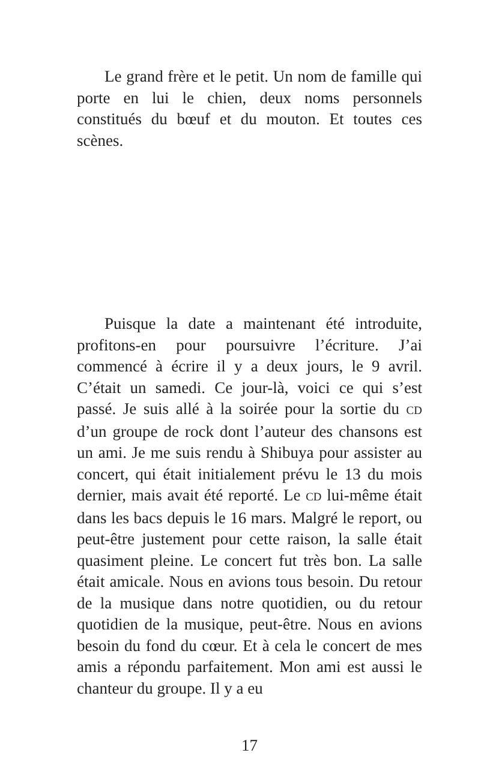Le grand frère et le petit. Un nom de famille qui porte en lui le chien, deux noms personnels constitués du bœuf et du mouton. Et toutes ces scènes.
Puisque la date a maintenant été introduite, profitons-en pour poursuivre l’écriture. J’ai commencé à écrire il y a deux jours, le 9 avril. C’était un samedi. Ce jour-là, voici ce qui s’est passé. Je suis allé à la soirée pour la sortie du CD d’un groupe de rock dont l’auteur des chansons est un ami. Je me suis rendu à Shibuya pour assister au concert, qui était initialement prévu le 13 du mois dernier, mais avait été reporté. Le CD lui-même était dans les bacs depuis le 16 mars. Malgré le report, ou peut-être justement pour cette raison, la salle était quasiment pleine. Le concert fut très bon. La salle était amicale. Nous en avions tous besoin. Du retour de la musique dans notre quotidien, ou du retour quotidien de la musique, peut-être. Nous en avions besoin du fond du cœur. Et à cela le concert de mes amis a répondu parfaitement. Mon ami est aussi le chanteur du groupe. Il y a eu
17